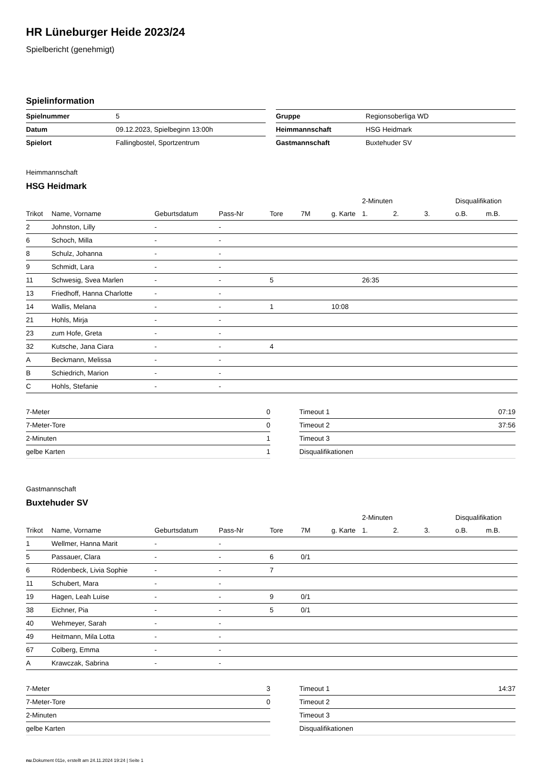HR Lüneburger Heide 2023/24
Spielbericht (genehmigt)
Spielinformation
| Spielnummer | 5 |
| Datum | 09.12.2023, Spielbeginn 13:00h |
| Spielort | Fallingbostel, Sportzentrum |
| Gruppe | Regionsoberliga WD |
| Heimmannschaft | HSG Heidmark |
| Gastmannschaft | Buxtehuder SV |
Heimmannschaft
HSG Heidmark
| | | | | | | | 2-Minuten | | | Disqualifikation | |
| --- | --- | --- | --- | --- | --- | --- | --- | --- | --- | --- | --- |
| Trikot | Name, Vorname | Geburtsdatum | Pass-Nr | Tore | 7M | g. Karte | 1. | 2. | 3. | o.B. | m.B. |
| 2 | Johnston, Lilly | - | - | | | | | | | | |
| 6 | Schoch, Milla | - | - | | | | | | | | |
| 8 | Schulz, Johanna | - | - | | | | | | | | |
| 9 | Schmidt, Lara | - | - | | | | | | | | |
| 11 | Schwesig, Svea Marlen | - | - | 5 | | | 26:35 | | | | |
| 13 | Friedhoff, Hanna Charlotte | - | - | | | | | | | | |
| 14 | Wallis, Melana | - | - | 1 | | 10:08 | | | | | |
| 21 | Hohls, Mirja | - | - | | | | | | | | |
| 23 | zum Hofe, Greta | - | - | | | | | | | | |
| 32 | Kutsche, Jana Ciara | - | - | 4 | | | | | | | |
| A | Beckmann, Melissa | - | - | | | | | | | | |
| B | Schiedrich, Marion | - | - | | | | | | | | |
| C | Hohls, Stefanie | - | - | | | | | | | | |
| 7-Meter | 0 |
| 7-Meter-Tore | 0 |
| 2-Minuten | 1 |
| gelbe Karten | 1 |
| Timeout 1 | 07:19 |
| Timeout 2 | 37:56 |
| Timeout 3 | |
| Disqualifikationen | |
Gastmannschaft
Buxtehuder SV
| | | | | | | | 2-Minuten | | | Disqualifikation | |
| --- | --- | --- | --- | --- | --- | --- | --- | --- | --- | --- | --- |
| Trikot | Name, Vorname | Geburtsdatum | Pass-Nr | Tore | 7M | g. Karte | 1. | 2. | 3. | o.B. | m.B. |
| 1 | Wellmer, Hanna Marit | - | - | | | | | | | | |
| 5 | Passauer, Clara | - | - | 6 | 0/1 | | | | | | |
| 6 | Rödenbeck, Livia Sophie | - | - | 7 | | | | | | | |
| 11 | Schubert, Mara | - | - | | | | | | | | |
| 19 | Hagen, Leah Luise | - | - | 9 | 0/1 | | | | | | |
| 38 | Eichner, Pia | - | - | 5 | 0/1 | | | | | | |
| 40 | Wehmeyer, Sarah | - | - | | | | | | | | |
| 49 | Heitmann, Mila Lotta | - | - | | | | | | | | |
| 67 | Colberg, Emma | - | - | | | | | | | | |
| A | Krawczak, Sabrina | - | - | | | | | | | | |
| 7-Meter | 3 |
| 7-Meter-Tore | 0 |
| 2-Minuten | |
| gelbe Karten | |
| Timeout 1 | 14:37 |
| Timeout 2 | |
| Timeout 3 | |
| Disqualifikationen | |
nu.Dokument 011e, erstellt am 24.11.2024 19:24 | Seite 1